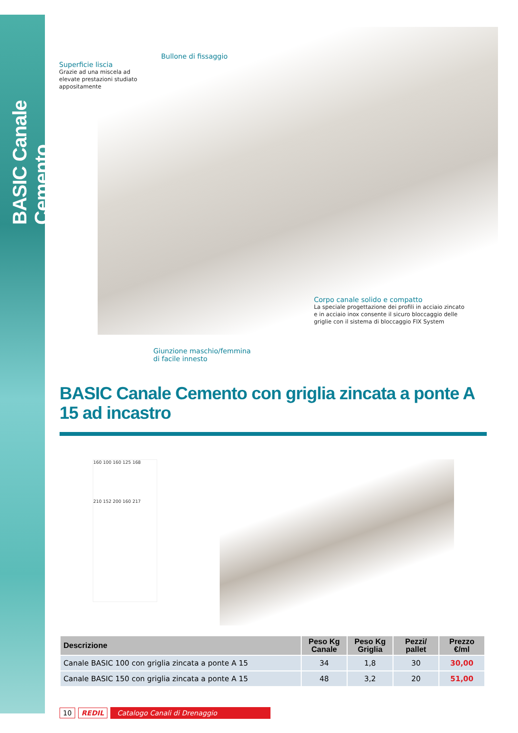BASIC Canale Cemento
Bullone di fissaggio
Superficie liscia
Grazie ad una miscela ad elevate prestazioni studiato appositamente
Corpo canale solido e compatto
La speciale progettazione dei profili in acciaio zincato e in acciaio inox consente il sicuro bloccaggio delle griglie con il sistema di bloccaggio FIX System
Giunzione maschio/femmina
di facile innesto
BASIC Canale Cemento con griglia zincata a ponte A 15 ad incastro
160 100 160 125 168
210 152 200 160 217
| Descrizione | Peso Kg Canale | Peso Kg Griglia | Pezzi/ pallet | Prezzo €/ml |
| --- | --- | --- | --- | --- |
| Canale BASIC 100 con griglia zincata a ponte A 15 | 34 | 1,8 | 30 | 30,00 |
| Canale BASIC 150 con griglia zincata a ponte A 15 | 48 | 3,2 | 20 | 51,00 |
10 REDIL Catalogo Canali di Drenaggio